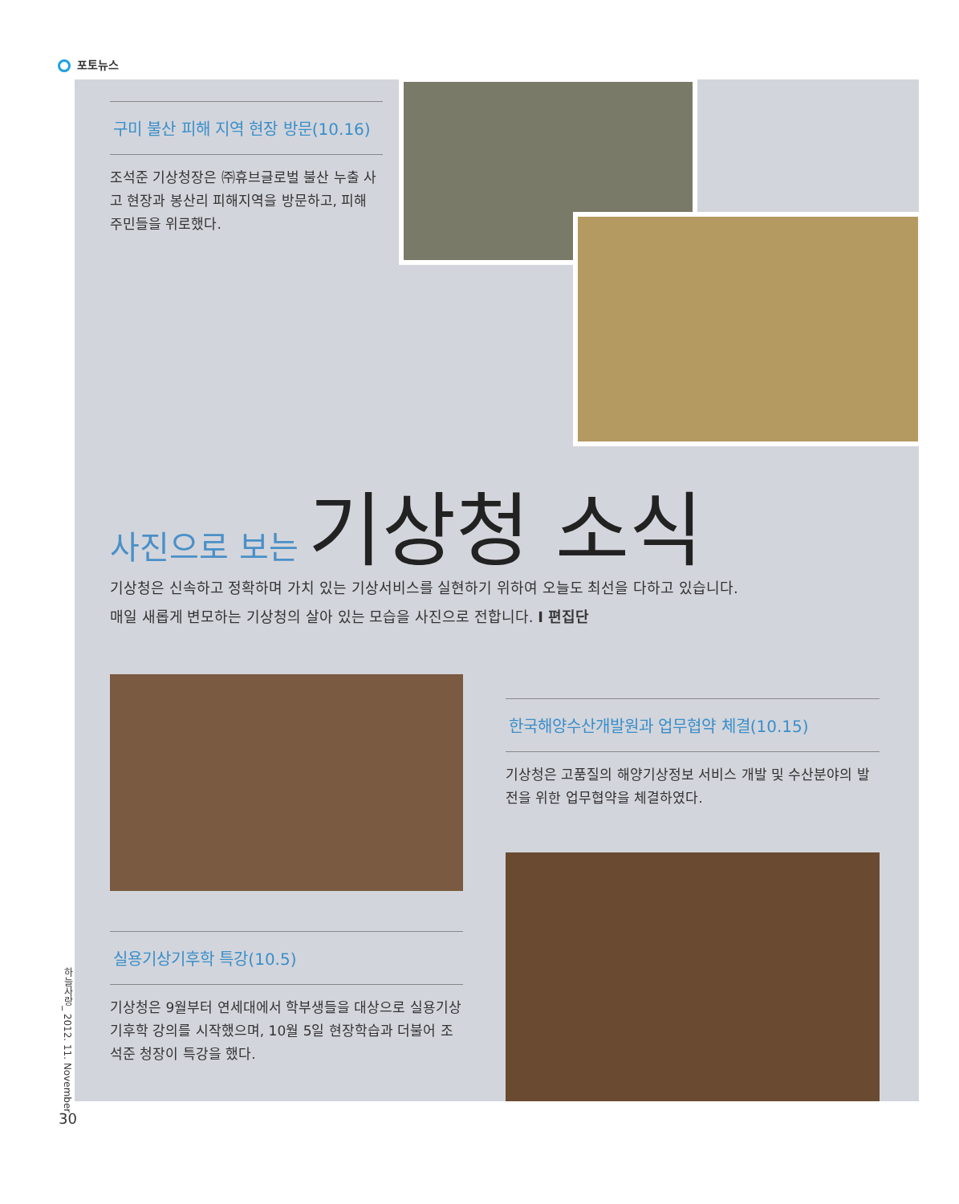포토뉴스
구미 불산 피해 지역 현장 방문(10.16)
조석준 기상청장은 ㈜휴브글로벌 불산 누출 사고 현장과 봉산리 피해지역을 방문하고, 피해 주민들을 위로했다.
사진으로 보는 기상청 소식
기상청은 신속하고 정확하며 가치 있는 기상서비스를 실현하기 위하여 오늘도 최선을 다하고 있습니다.
매일 새롭게 변모하는 기상청의 살아 있는 모습을 사진으로 전합니다. I 편집단
한국해양수산개발원과 업무협약 체결(10.15)
기상청은 고품질의 해양기상정보 서비스 개발 및 수산분야의 발전을 위한 업무협약을 체결하였다.
실용기상기후학 특강(10.5)
기상청은 9월부터 연세대에서 학부생들을 대상으로 실용기상기후학 강의를 시작했으며, 10월 5일 현장학습과 더불어 조석준 청장이 특강을 했다.
하늘사랑_ 2012. 11. November
30